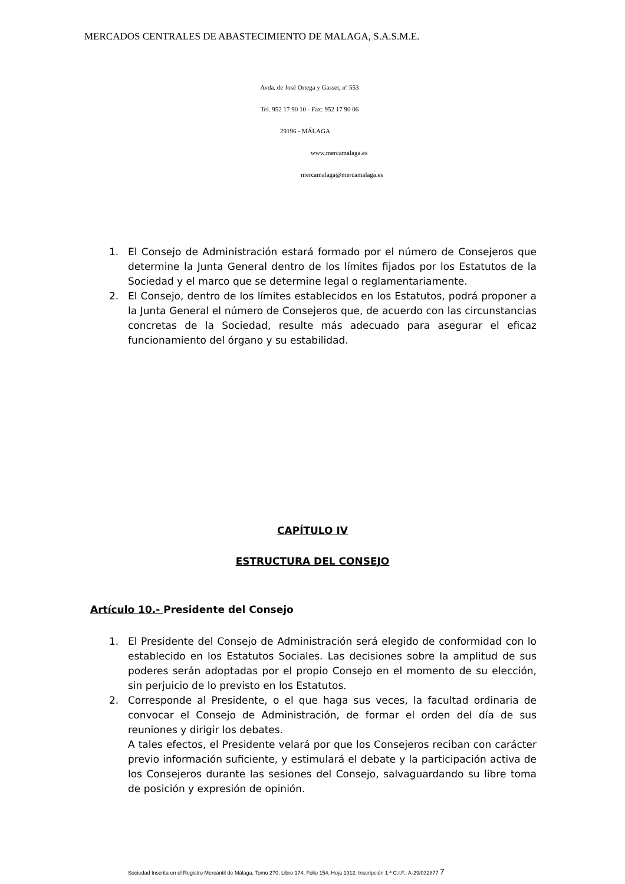MERCADOS CENTRALES DE ABASTECIMIENTO DE MALAGA, S.A.S.M.E.
Avda. de José Ortega y Gasset, nº 553
Tel. 952 17 90 10 - Fax: 952 17 90 06
29196 - MÁLAGA
www.mercamalaga.es
mercamalaga@mercamalaga.es
1. El Consejo de Administración estará formado por el número de Consejeros que determine la Junta General dentro de los límites fijados por los Estatutos de la Sociedad y el marco que se determine legal o reglamentariamente.
2. El Consejo, dentro de los límites establecidos en los Estatutos, podrá proponer a la Junta General el número de Consejeros que, de acuerdo con las circunstancias concretas de la Sociedad, resulte más adecuado para asegurar el eficaz funcionamiento del órgano y su estabilidad.
CAPÍTULO IV
ESTRUCTURA DEL CONSEJO
Artículo 10.- Presidente del Consejo
1. El Presidente del Consejo de Administración será elegido de conformidad con lo establecido en los Estatutos Sociales. Las decisiones sobre la amplitud de sus poderes serán adoptadas por el propio Consejo en el momento de su elección, sin perjuicio de lo previsto en los Estatutos.
2. Corresponde al Presidente, o el que haga sus veces, la facultad ordinaria de convocar el Consejo de Administración, de formar el orden del día de sus reuniones y dirigir los debates.
A tales efectos, el Presidente velará por que los Consejeros reciban con carácter previo información suficiente, y estimulará el debate y la participación activa de los Consejeros durante las sesiones del Consejo, salvaguardando su libre toma de posición y expresión de opinión.
Sociedad Inscrita en el Registro Mercantil de Málaga, Tomo 270, Libro 174, Folio 154, Hoja 1912. Inscripción 1.ª C.I.F.: A-29/032877 7